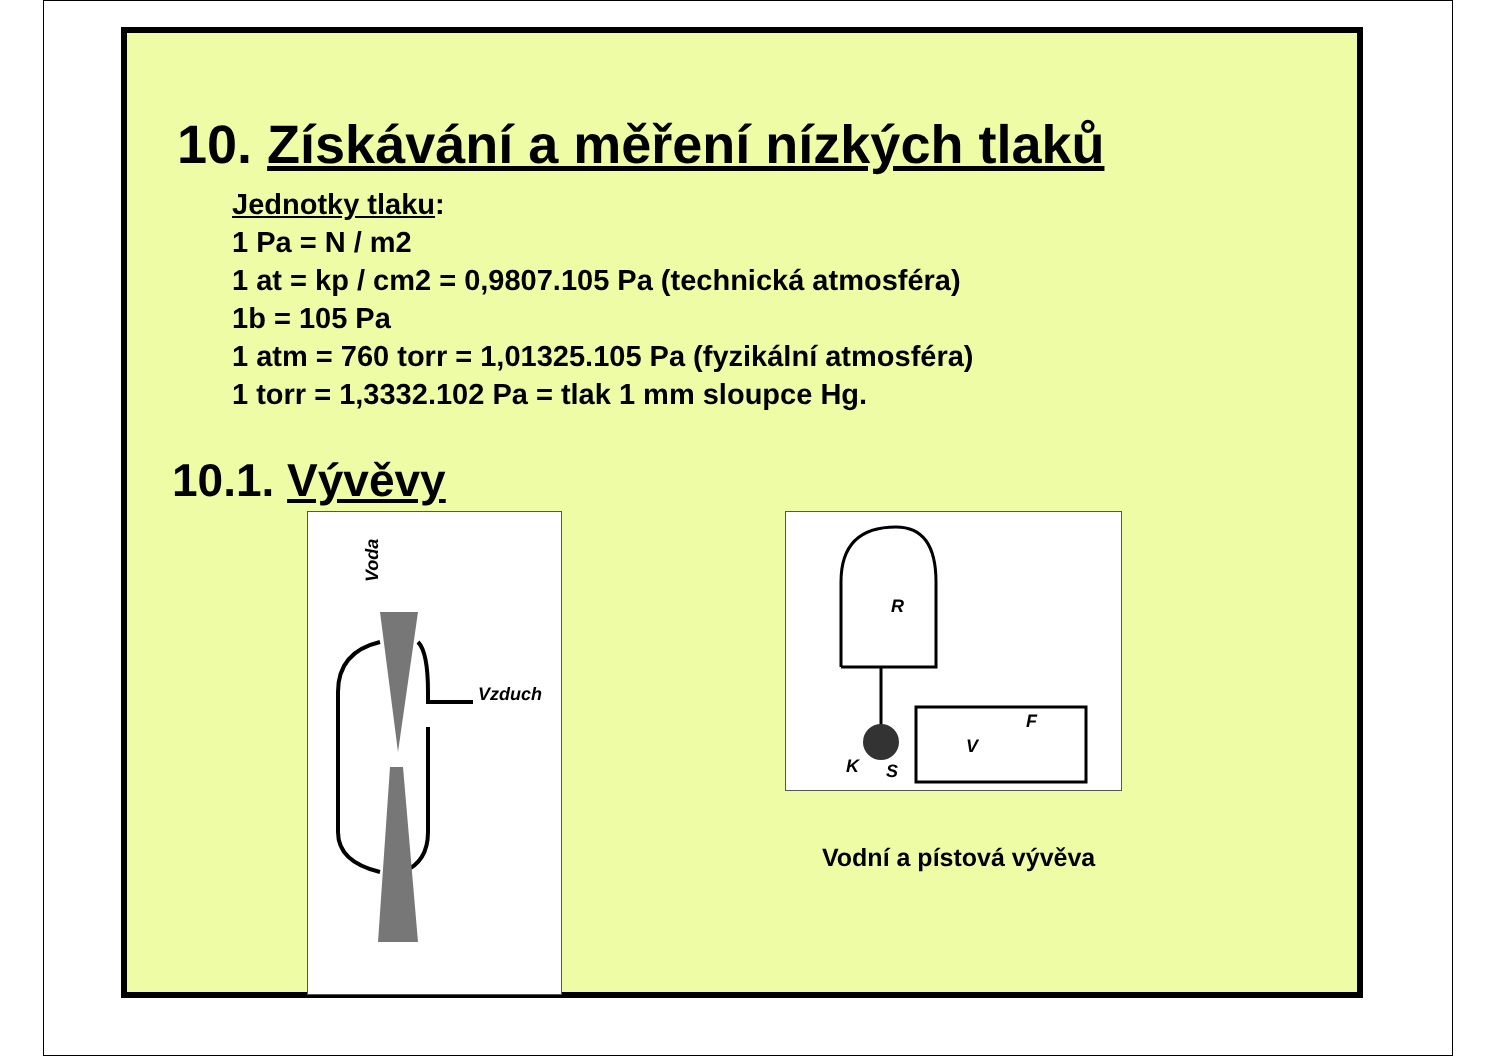10. Získávání a měření nízkých tlaků
Jednotky tlaku:
1 Pa = N / m2
1 at = kp / cm2 = 0,9807.105 Pa (technická atmosféra)
1b = 105 Pa
1 atm = 760 torr = 1,01325.105 Pa (fyzikální atmosféra)
1 torr = 1,3332.102 Pa = tlak 1 mm sloupce Hg.
10.1. Vývěvy
Voda
Vzduch
R
V
F
K
S
Vodní a pístová vývěva